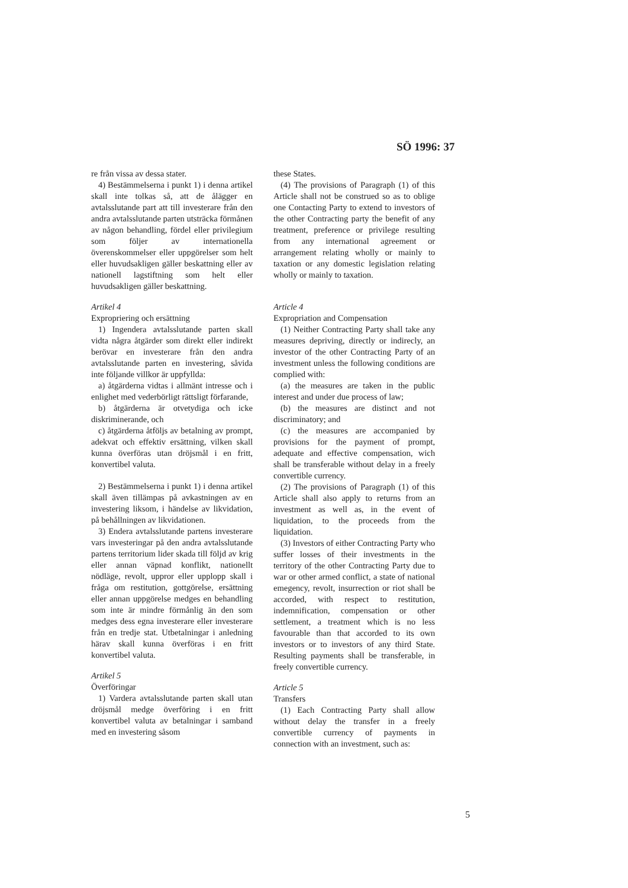SÖ 1996: 37
re från vissa av dessa stater.
4) Bestämmelserna i punkt 1) i denna artikel skall inte tolkas så, att de ålägger en avtalsslutande part att till investerare från den andra avtalsslutande parten utsträcka förmånen av någon behandling, fördel eller privilegium som följer av internationella överenskommelser eller uppgörelser som helt eller huvudsakligen gäller beskattning eller av nationell lagstiftning som helt eller huvudsakligen gäller beskattning.
Artikel 4
Expropriering och ersättning
1) Ingendera avtalsslutande parten skall vidta några åtgärder som direkt eller indirekt berövar en investerare från den andra avtalsslutande parten en investering, såvida inte följande villkor är uppfyllda:
a) åtgärderna vidtas i allmänt intresse och i enlighet med vederbörligt rättsligt förfarande,
b) åtgärderna är otvetydiga och icke diskriminerande, och
c) åtgärderna åtföljs av betalning av prompt, adekvat och effektiv ersättning, vilken skall kunna överföras utan dröjsmål i en fritt, konvertibel valuta.
2) Bestämmelserna i punkt 1) i denna artikel skall även tillämpas på avkastningen av en investering liksom, i händelse av likvidation, på behållningen av likvidationen.
3) Endera avtalsslutande partens investerare vars investeringar på den andra avtalsslutande partens territorium lider skada till följd av krig eller annan väpnad konflikt, nationellt nödläge, revolt, uppror eller upplopp skall i fråga om restitution, gottgörelse, ersättning eller annan uppgörelse medges en behandling som inte är mindre förmånlig än den som medges dess egna investerare eller investerare från en tredje stat. Utbetalningar i anledning härav skall kunna överföras i en fritt konvertibel valuta.
Artikel 5
Överföringar
1) Vardera avtalsslutande parten skall utan dröjsmål medge överföring i en fritt konvertibel valuta av betalningar i samband med en investering såsom
these States.
(4) The provisions of Paragraph (1) of this Article shall not be construed so as to oblige one Contacting Party to extend to investors of the other Contracting party the benefit of any treatment, preference or privilege resulting from any international agreement or arrangement relating wholly or mainly to taxation or any domestic legislation relating wholly or mainly to taxation.
Article 4
Expropriation and Compensation
(1) Neither Contracting Party shall take any measures depriving, directly or indirecly, an investor of the other Contracting Party of an investment unless the following conditions are complied with:
(a) the measures are taken in the public interest and under due process of law;
(b) the measures are distinct and not discriminatory; and
(c) the measures are accompanied by provisions for the payment of prompt, adequate and effective compensation, wich shall be transferable without delay in a freely convertible currency.
(2) The provisions of Paragraph (1) of this Article shall also apply to returns from an investment as well as, in the event of liquidation, to the proceeds from the liquidation.
(3) Investors of either Contracting Party who suffer losses of their investments in the territory of the other Contracting Party due to war or other armed conflict, a state of national emegency, revolt, insurrection or riot shall be accorded, with respect to restitution, indemnification, compensation or other settlement, a treatment which is no less favourable than that accorded to its own investors or to investors of any third State. Resulting payments shall be transferable, in freely convertible currency.
Article 5
Transfers
(1) Each Contracting Party shall allow without delay the transfer in a freely convertible currency of payments in connection with an investment, such as:
5